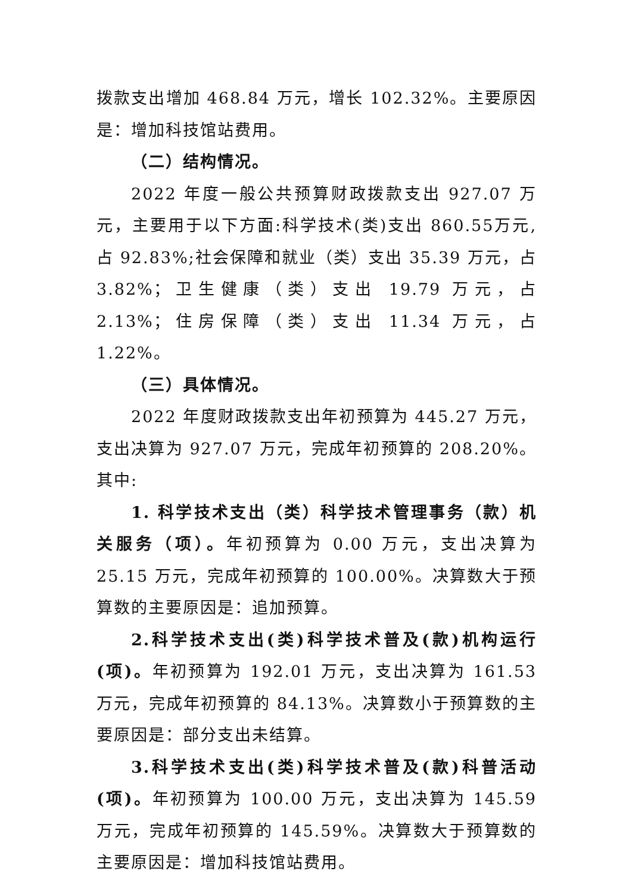拨款支出增加 468.84 万元，增长 102.32%。主要原因是：增加科技馆站费用。
（二）结构情况。
2022 年度一般公共预算财政拨款支出 927.07 万元，主要用于以下方面:科学技术(类)支出 860.55万元,占 92.83%;社会保障和就业（类）支出 35.39 万元，占 3.82%；卫生健康（类）支出 19.79 万元，占 2.13%；住房保障（类）支出 11.34 万元，占 1.22%。
（三）具体情况。
2022 年度财政拨款支出年初预算为 445.27 万元，支出决算为 927.07 万元，完成年初预算的 208.20%。其中:
1. 科学技术支出（类）科学技术管理事务（款）机关服务（项）。年初预算为 0.00 万元，支出决算为 25.15 万元，完成年初预算的 100.00%。决算数大于预算数的主要原因是：追加预算。
2.科学技术支出(类)科学技术普及(款)机构运行(项)。年初预算为 192.01 万元，支出决算为 161.53 万元，完成年初预算的 84.13%。决算数小于预算数的主要原因是：部分支出未结算。
3.科学技术支出(类)科学技术普及(款)科普活动(项)。年初预算为 100.00 万元，支出决算为 145.59 万元，完成年初预算的 145.59%。决算数大于预算数的主要原因是：增加科技馆站费用。